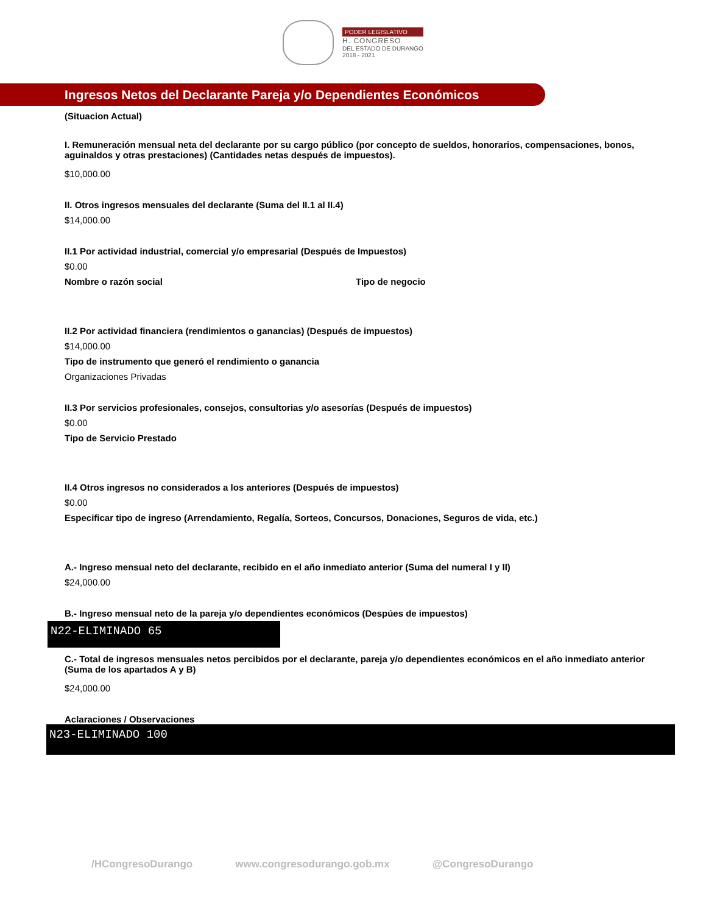PODER LEGISLATIVO
H. CONGRESO
DEL ESTADO DE DURANGO
2018 - 2021
Ingresos Netos del Declarante Pareja y/o Dependientes Económicos
(Situacion Actual)
I. Remuneración mensual neta del declarante por su cargo público (por concepto de sueldos, honorarios, compensaciones, bonos, aguinaldos y otras prestaciones) (Cantidades netas después de impuestos).
$10,000.00
II. Otros ingresos mensuales del declarante (Suma del II.1 al II.4)
$14,000.00
II.1 Por actividad industrial, comercial y/o empresarial (Después de Impuestos)
$0.00
Nombre o razón social Tipo de negocio
II.2 Por actividad financiera (rendimientos o ganancias) (Después de impuestos)
$14,000.00
Tipo de instrumento que generó el rendimiento o ganancia
Organizaciones Privadas
II.3 Por servicios profesionales, consejos, consultorias y/o asesorías (Después de impuestos)
$0.00
Tipo de Servicio Prestado
II.4 Otros ingresos no considerados a los anteriores (Después de impuestos)
$0.00
Especificar tipo de ingreso (Arrendamiento, Regalía, Sorteos, Concursos, Donaciones, Seguros de vida, etc.)
A.- Ingreso mensual neto del declarante, recibido en el año inmediato anterior (Suma del numeral I y II)
$24,000.00
B.- Ingreso mensual neto de la pareja y/o dependientes económicos (Despúes de impuestos)
N22-ELIMINADO 65
C.- Total de ingresos mensuales netos percibidos por el declarante, pareja y/o dependientes económicos en el año inmediato anterior (Suma de los apartados A y B)
$24,000.00
Aclaraciones / Observaciones
N23-ELIMINADO 100
/HCongresoDurango www.congresodurango.gob.mx @CongresoDurango